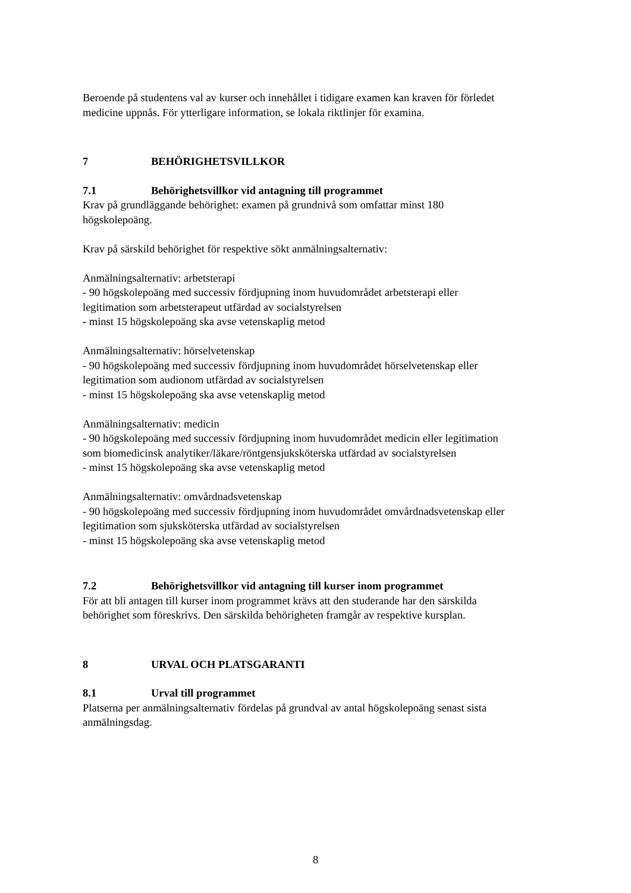Beroende på studentens val av kurser och innehållet i tidigare examen kan kraven för förledet medicine uppnås. För ytterligare information, se lokala riktlinjer för examina.
7 BEHÖRIGHETSVILLKOR
7.1 Behörighetsvillkor vid antagning till programmet
Krav på grundläggande behörighet: examen på grundnivå som omfattar minst 180 högskolepoäng.
Krav på särskild behörighet för respektive sökt anmälningsalternativ:
Anmälningsalternativ: arbetsterapi
- 90 högskolepoäng med successiv fördjupning inom huvudområdet arbetsterapi eller legitimation som arbetsterapeut utfärdad av socialstyrelsen
- minst 15 högskolepoäng ska avse vetenskaplig metod
Anmälningsalternativ: hörselvetenskap
- 90 högskolepoäng med successiv fördjupning inom huvudområdet hörselvetenskap eller legitimation som audionom utfärdad av socialstyrelsen
- minst 15 högskolepoäng ska avse vetenskaplig metod
Anmälningsalternativ: medicin
- 90 högskolepoäng med successiv fördjupning inom huvudområdet medicin eller legitimation som biomedicinsk analytiker/läkare/röntgensjuksköterska utfärdad av socialstyrelsen
- minst 15 högskolepoäng ska avse vetenskaplig metod
Anmälningsalternativ: omvårdnadsvetenskap
- 90 högskolepoäng med successiv fördjupning inom huvudområdet omvårdnadsvetenskap eller legitimation som sjuksköterska utfärdad av socialstyrelsen
- minst 15 högskolepoäng ska avse vetenskaplig metod
7.2 Behörighetsvillkor vid antagning till kurser inom programmet
För att bli antagen till kurser inom programmet krävs att den studerande har den särskilda behörighet som föreskrivs. Den särskilda behörigheten framgår av respektive kursplan.
8 URVAL OCH PLATSGARANTI
8.1 Urval till programmet
Platserna per anmälningsalternativ fördelas på grundval av antal högskolepoäng senast sista anmälningsdag.
8